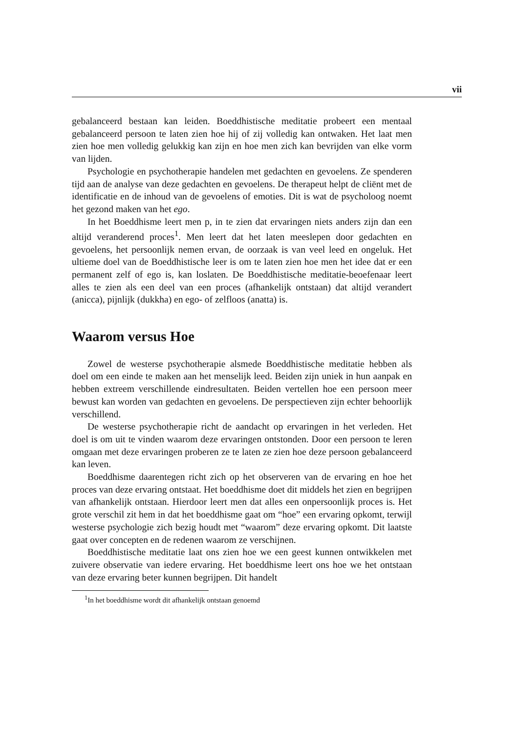vii
gebalanceerd bestaan kan leiden. Boeddhistische meditatie probeert een mentaal gebalanceerd persoon te laten zien hoe hij of zij volledig kan ontwaken. Het laat men zien hoe men volledig gelukkig kan zijn en hoe men zich kan bevrijden van elke vorm van lijden.
Psychologie en psychotherapie handelen met gedachten en gevoelens. Ze spenderen tijd aan de analyse van deze gedachten en gevoelens. De therapeut helpt de cliënt met de identificatie en de inhoud van de gevoelens of emoties. Dit is wat de psycholoog noemt het gezond maken van het ego.
In het Boeddhisme leert men p, in te zien dat ervaringen niets anders zijn dan een altijd veranderend proces<sup>1</sup>. Men leert dat het laten meeslepen door gedachten en gevoelens, het persoonlijk nemen ervan, de oorzaak is van veel leed en ongeluk. Het ultieme doel van de Boeddhistische leer is om te laten zien hoe men het idee dat er een permanent zelf of ego is, kan loslaten. De Boeddhistische meditatie-beoefenaar leert alles te zien als een deel van een proces (afhankelijk ontstaan) dat altijd verandert (anicca), pijnlijk (dukkha) en ego- of zelfloos (anatta) is.
Waarom versus Hoe
Zowel de westerse psychotherapie alsmede Boeddhistische meditatie hebben als doel om een einde te maken aan het menselijk leed. Beiden zijn uniek in hun aanpak en hebben extreem verschillende eindresultaten. Beiden vertellen hoe een persoon meer bewust kan worden van gedachten en gevoelens. De perspectieven zijn echter behoorlijk verschillend.
De westerse psychotherapie richt de aandacht op ervaringen in het verleden. Het doel is om uit te vinden waarom deze ervaringen ontstonden. Door een persoon te leren omgaan met deze ervaringen proberen ze te laten ze zien hoe deze persoon gebalanceerd kan leven.
Boeddhisme daarentegen richt zich op het observeren van de ervaring en hoe het proces van deze ervaring ontstaat. Het boeddhisme doet dit middels het zien en begrijpen van afhankelijk ontstaan. Hierdoor leert men dat alles een onpersoonlijk proces is. Het grote verschil zit hem in dat het boeddhisme gaat om “hoe” een ervaring opkomt, terwijl westerse psychologie zich bezig houdt met “waarom” deze ervaring opkomt. Dit laatste gaat over concepten en de redenen waarom ze verschijnen.
Boeddhistische meditatie laat ons zien hoe we een geest kunnen ontwikkelen met zuivere observatie van iedere ervaring. Het boeddhisme leert ons hoe we het ontstaan van deze ervaring beter kunnen begrijpen. Dit handelt
<sup>1</sup> In het boeddhisme wordt dit afhankelijk ontstaan genoemd